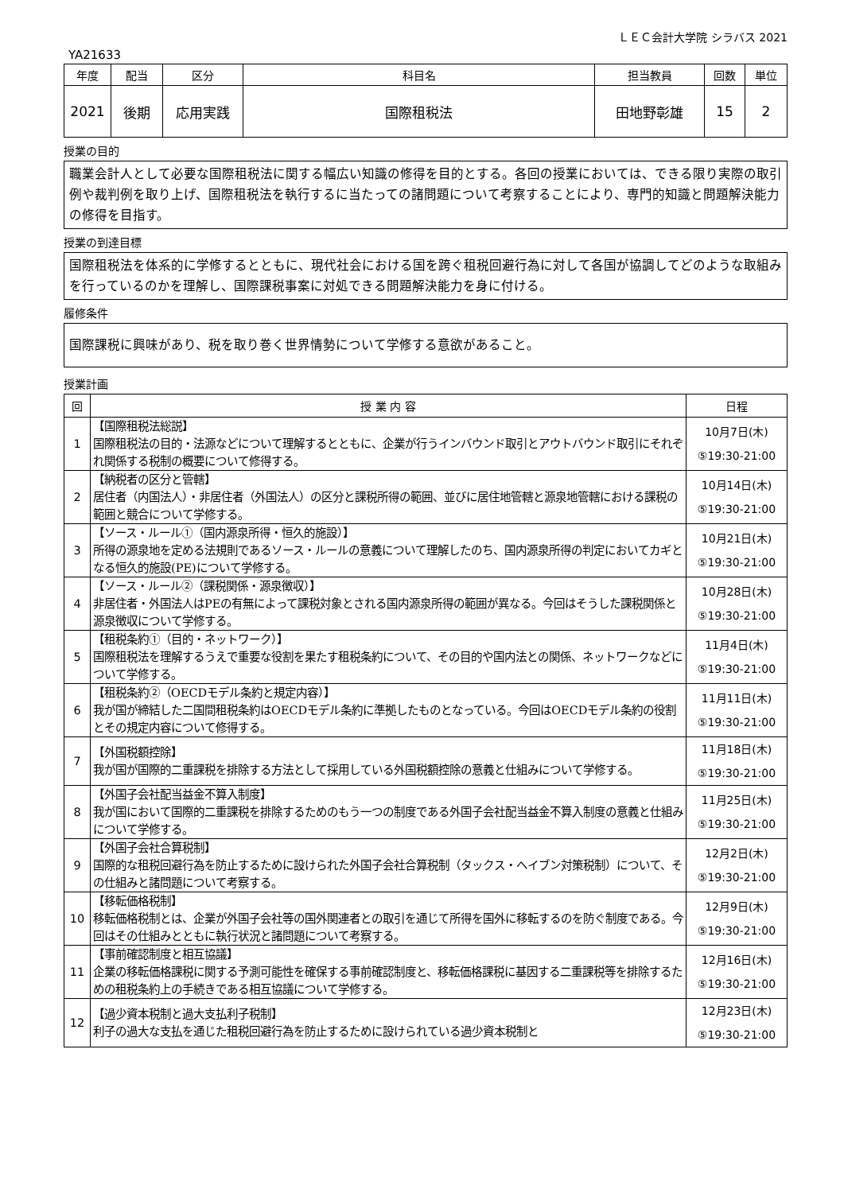ＬＥＣ会計大学院 シラバス 2021
YA21633
| 年度 | 配当 | 区分 | 科目名 | 担当教員 | 回数 | 単位 |
| --- | --- | --- | --- | --- | --- | --- |
| 2021 | 後期 | 応用実践 | 国際租税法 | 田地野彰雄 | 15 | 2 |
授業の目的
職業会計人として必要な国際租税法に関する幅広い知識の修得を目的とする。各回の授業においては、できる限り実際の取引例や裁判例を取り上げ、国際租税法を執行するに当たっての諸問題について考察することにより、専門的知識と問題解決能力の修得を目指す。
授業の到達目標
国際租税法を体系的に学修するとともに、現代社会における国を跨ぐ租税回避行為に対して各国が協調してどのような取組みを行っているのかを理解し、国際課税事案に対処できる問題解決能力を身に付ける。
履修条件
国際課税に興味があり、税を取り巻く世界情勢について学修する意欲があること。
授業計画
| 回 | 授 業 内 容 | 日程 |
| --- | --- | --- |
| 1 | 【国際租税法総説】 国際租税法の目的・法源などについて理解するとともに、企業が行うインバウンド取引とアウトバウンド取引にそれぞれ関係する税制の概要について修得する。 | 10月7日(木) ⑤19:30-21:00 |
| 2 | 【納税者の区分と管轄】 居住者（内国法人）・非居住者（外国法人）の区分と課税所得の範囲、並びに居住地管轄と源泉地管轄における課税の範囲と競合について学修する。 | 10月14日(木) ⑤19:30-21:00 |
| 3 | 【ソース・ルール①（国内源泉所得・恒久的施設）】 所得の源泉地を定める法規則であるソース・ルールの意義について理解したのち、国内源泉所得の判定においてカギとなる恒久的施設(PE)について学修する。 | 10月21日(木) ⑤19:30-21:00 |
| 4 | 【ソース・ルール②（課税関係・源泉徴収）】 非居住者・外国法人はPEの有無によって課税対象とされる国内源泉所得の範囲が異なる。今回はそうした課税関係と源泉徴収について学修する。 | 10月28日(木) ⑤19:30-21:00 |
| 5 | 【租税条約①（目的・ネットワーク）】 国際租税法を理解するうえで重要な役割を果たす租税条約について、その目的や国内法との関係、ネットワークなどについて学修する。 | 11月4日(木) ⑤19:30-21:00 |
| 6 | 【租税条約②（OECDモデル条約と規定内容）】 我が国が締結した二国間租税条約はOECDモデル条約に準拠したものとなっている。今回はOECDモデル条約の役割とその規定内容について修得する。 | 11月11日(木) ⑤19:30-21:00 |
| 7 | 【外国税額控除】 我が国が国際的二重課税を排除する方法として採用している外国税額控除の意義と仕組みについて学修する。 | 11月18日(木) ⑤19:30-21:00 |
| 8 | 【外国子会社配当益金不算入制度】 我が国において国際的二重課税を排除するためのもう一つの制度である外国子会社配当益金不算入制度の意義と仕組みについて学修する。 | 11月25日(木) ⑤19:30-21:00 |
| 9 | 【外国子会社合算税制】 国際的な租税回避行為を防止するために設けられた外国子会社合算税制（タックス・ヘイブン対策税制）について、その仕組みと諸問題について考察する。 | 12月2日(木) ⑤19:30-21:00 |
| 10 | 【移転価格税制】 移転価格税制とは、企業が外国子会社等の国外関連者との取引を通じて所得を国外に移転するのを防ぐ制度である。今回はその仕組みとともに執行状況と諸問題について考察する。 | 12月9日(木) ⑤19:30-21:00 |
| 11 | 【事前確認制度と相互協議】 企業の移転価格課税に関する予測可能性を確保する事前確認制度と、移転価格課税に基因する二重課税等を排除するための租税条約上の手続きである相互協議について学修する。 | 12月16日(木) ⑤19:30-21:00 |
| 12 | 【過少資本税制と過大支払利子税制】 利子の過大な支払を通じた租税回避行為を防止するために設けられている過少資本税制と | 12月23日(木) ⑤19:30-21:00 |